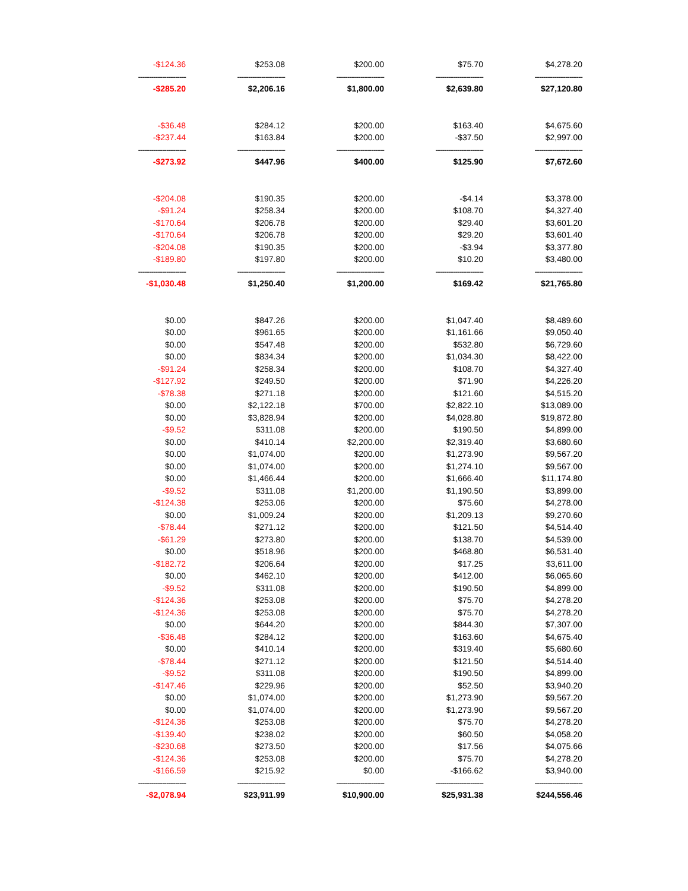| -$124.36 | $253.08 | $200.00 | $75.70 | $4,278.20 |
| ---------------------- | ---------------------- | ---------------------- | ---------------------- | ---------------------- |
| -$285.20 | $2,206.16 | $1,800.00 | $2,639.80 | $27,120.80 |
| -$36.48 | $284.12 | $200.00 | $163.40 | $4,675.60 |
| -$237.44 | $163.84 | $200.00 | -$37.50 | $2,997.00 |
| ---------------------- | ---------------------- | ---------------------- | ---------------------- | ---------------------- |
| -$273.92 | $447.96 | $400.00 | $125.90 | $7,672.60 |
| -$204.08 | $190.35 | $200.00 | -$4.14 | $3,378.00 |
| -$91.24 | $258.34 | $200.00 | $108.70 | $4,327.40 |
| -$170.64 | $206.78 | $200.00 | $29.40 | $3,601.20 |
| -$170.64 | $206.78 | $200.00 | $29.20 | $3,601.40 |
| -$204.08 | $190.35 | $200.00 | -$3.94 | $3,377.80 |
| -$189.80 | $197.80 | $200.00 | $10.20 | $3,480.00 |
| ---------------------- | ---------------------- | ---------------------- | ---------------------- | ---------------------- |
| -$1,030.48 | $1,250.40 | $1,200.00 | $169.42 | $21,765.80 |
| $0.00 | $847.26 | $200.00 | $1,047.40 | $8,489.60 |
| $0.00 | $961.65 | $200.00 | $1,161.66 | $9,050.40 |
| $0.00 | $547.48 | $200.00 | $532.80 | $6,729.60 |
| $0.00 | $834.34 | $200.00 | $1,034.30 | $8,422.00 |
| -$91.24 | $258.34 | $200.00 | $108.70 | $4,327.40 |
| -$127.92 | $249.50 | $200.00 | $71.90 | $4,226.20 |
| -$78.38 | $271.18 | $200.00 | $121.60 | $4,515.20 |
| $0.00 | $2,122.18 | $700.00 | $2,822.10 | $13,089.00 |
| $0.00 | $3,828.94 | $200.00 | $4,028.80 | $19,872.80 |
| -$9.52 | $311.08 | $200.00 | $190.50 | $4,899.00 |
| $0.00 | $410.14 | $2,200.00 | $2,319.40 | $3,680.60 |
| $0.00 | $1,074.00 | $200.00 | $1,273.90 | $9,567.20 |
| $0.00 | $1,074.00 | $200.00 | $1,274.10 | $9,567.00 |
| $0.00 | $1,466.44 | $200.00 | $1,666.40 | $11,174.80 |
| -$9.52 | $311.08 | $1,200.00 | $1,190.50 | $3,899.00 |
| -$124.38 | $253.06 | $200.00 | $75.60 | $4,278.00 |
| $0.00 | $1,009.24 | $200.00 | $1,209.13 | $9,270.60 |
| -$78.44 | $271.12 | $200.00 | $121.50 | $4,514.40 |
| -$61.29 | $273.80 | $200.00 | $138.70 | $4,539.00 |
| $0.00 | $518.96 | $200.00 | $468.80 | $6,531.40 |
| -$182.72 | $206.64 | $200.00 | $17.25 | $3,611.00 |
| $0.00 | $462.10 | $200.00 | $412.00 | $6,065.60 |
| -$9.52 | $311.08 | $200.00 | $190.50 | $4,899.00 |
| -$124.36 | $253.08 | $200.00 | $75.70 | $4,278.20 |
| -$124.36 | $253.08 | $200.00 | $75.70 | $4,278.20 |
| $0.00 | $644.20 | $200.00 | $844.30 | $7,307.00 |
| -$36.48 | $284.12 | $200.00 | $163.60 | $4,675.40 |
| $0.00 | $410.14 | $200.00 | $319.40 | $5,680.60 |
| -$78.44 | $271.12 | $200.00 | $121.50 | $4,514.40 |
| -$9.52 | $311.08 | $200.00 | $190.50 | $4,899.00 |
| -$147.46 | $229.96 | $200.00 | $52.50 | $3,940.20 |
| $0.00 | $1,074.00 | $200.00 | $1,273.90 | $9,567.20 |
| $0.00 | $1,074.00 | $200.00 | $1,273.90 | $9,567.20 |
| -$124.36 | $253.08 | $200.00 | $75.70 | $4,278.20 |
| -$139.40 | $238.02 | $200.00 | $60.50 | $4,058.20 |
| -$230.68 | $273.50 | $200.00 | $17.56 | $4,075.66 |
| -$124.36 | $253.08 | $200.00 | $75.70 | $4,278.20 |
| -$166.59 | $215.92 | $0.00 | -$166.62 | $3,940.00 |
| ---------------------- | ---------------------- | ---------------------- | ---------------------- | ---------------------- |
| -$2,078.94 | $23,911.99 | $10,900.00 | $25,931.38 | $244,556.46 |